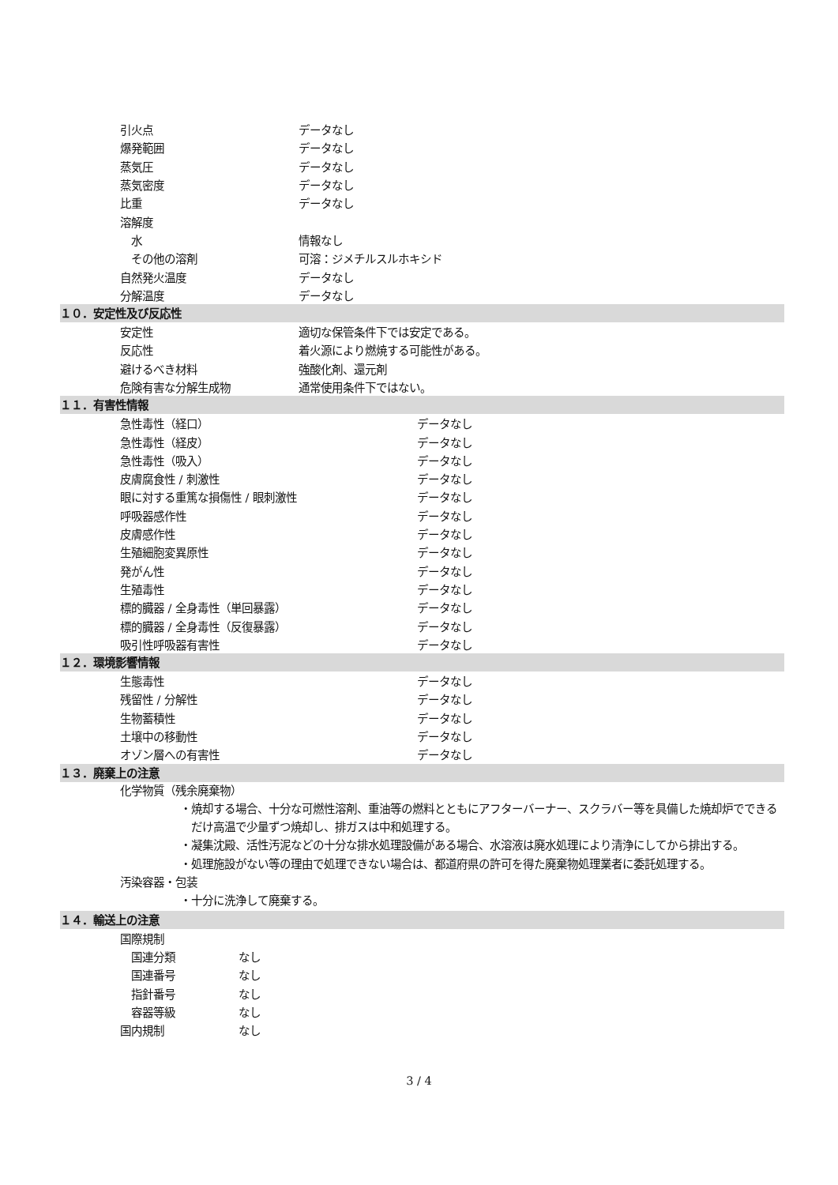| 引火点 | データなし |
| 爆発範囲 | データなし |
| 蒸気圧 | データなし |
| 蒸気密度 | データなし |
| 比重 | データなし |
| 溶解度 | |
| 水 | 情報なし |
| その他の溶剤 | 可溶：ジメチルスルホキシド |
| 自然発火温度 | データなし |
| 分解温度 | データなし |
１０．安定性及び反応性
| 安定性 | 適切な保管条件下では安定である。 |
| 反応性 | 着火源により燃焼する可能性がある。 |
| 避けるべき材料 | 強酸化剤、還元剤 |
| 危険有害な分解生成物 | 通常使用条件下ではない。 |
１１．有害性情報
| 急性毒性（経口） | データなし |
| 急性毒性（経皮） | データなし |
| 急性毒性（吸入） | データなし |
| 皮膚腐食性 / 刺激性 | データなし |
| 眼に対する重篤な損傷性 / 眼刺激性 | データなし |
| 呼吸器感作性 | データなし |
| 皮膚感作性 | データなし |
| 生殖細胞変異原性 | データなし |
| 発がん性 | データなし |
| 生殖毒性 | データなし |
| 標的臓器 / 全身毒性（単回暴露） | データなし |
| 標的臓器 / 全身毒性（反復暴露） | データなし |
| 吸引性呼吸器有害性 | データなし |
１２．環境影響情報
| 生態毒性 | データなし |
| 残留性 / 分解性 | データなし |
| 生物蓄積性 | データなし |
| 土壌中の移動性 | データなし |
| オゾン層への有害性 | データなし |
１３．廃棄上の注意
化学物質（残余廃棄物）
・焼却する場合、十分な可燃性溶剤、重油等の燃料とともにアフターバーナー、スクラバー等を具備した焼却炉でできるだけ高温で少量ずつ焼却し、排ガスは中和処理する。
・凝集沈殿、活性汚泥などの十分な排水処理設備がある場合、水溶液は廃水処理により清浄にしてから排出する。
・処理施設がない等の理由で処理できない場合は、都道府県の許可を得た廃棄物処理業者に委託処理する。
汚染容器・包装
・十分に洗浄して廃棄する。
１４．輸送上の注意
| 国際規制 | |
| 国連分類 | なし |
| 国連番号 | なし |
| 指針番号 | なし |
| 容器等級 | なし |
| 国内規制 | なし |
3 / 4